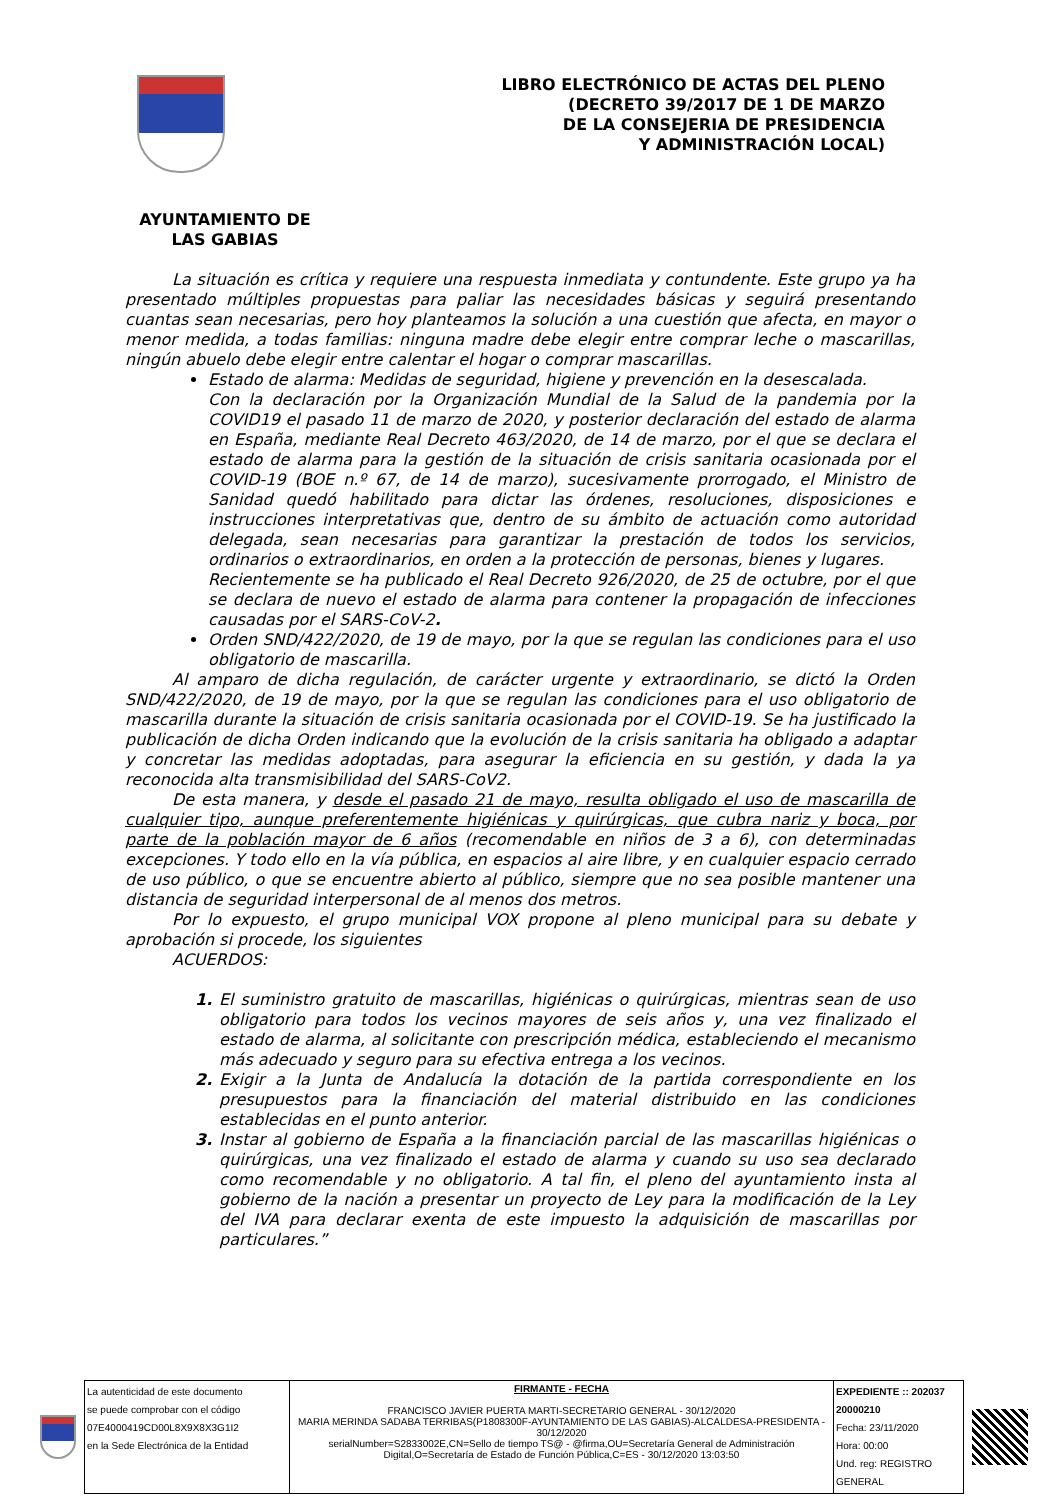LIBRO ELECTRÓNICO DE ACTAS DEL PLENO
(DECRETO 39/2017 DE 1 DE MARZO
DE LA CONSEJERIA DE PRESIDENCIA
Y ADMINISTRACIÓN LOCAL)
AYUNTAMIENTO DE
LAS GABIAS
La situación es crítica y requiere una respuesta inmediata y contundente. Este grupo ya ha presentado múltiples propuestas para paliar las necesidades básicas y seguirá presentando cuantas sean necesarias, pero hoy planteamos la solución a una cuestión que afecta, en mayor o menor medida, a todas familias: ninguna madre debe elegir entre comprar leche o mascarillas, ningún abuelo debe elegir entre calentar el hogar o comprar mascarillas.
Estado de alarma: Medidas de seguridad, higiene y prevención en la desescalada.
Con la declaración por la Organización Mundial de la Salud de la pandemia por la COVID19 el pasado 11 de marzo de 2020, y posterior declaración del estado de alarma en España, mediante Real Decreto 463/2020, de 14 de marzo, por el que se declara el estado de alarma para la gestión de la situación de crisis sanitaria ocasionada por el COVID-19 (BOE n.º 67, de 14 de marzo), sucesivamente prorrogado, el Ministro de Sanidad quedó habilitado para dictar las órdenes, resoluciones, disposiciones e instrucciones interpretativas que, dentro de su ámbito de actuación como autoridad delegada, sean necesarias para garantizar la prestación de todos los servicios, ordinarios o extraordinarios, en orden a la protección de personas, bienes y lugares.
Recientemente se ha publicado el Real Decreto 926/2020, de 25 de octubre, por el que se declara de nuevo el estado de alarma para contener la propagación de infecciones causadas por el SARS-CoV-2.
Orden SND/422/2020, de 19 de mayo, por la que se regulan las condiciones para el uso obligatorio de mascarilla.
Al amparo de dicha regulación, de carácter urgente y extraordinario, se dictó la Orden SND/422/2020, de 19 de mayo, por la que se regulan las condiciones para el uso obligatorio de mascarilla durante la situación de crisis sanitaria ocasionada por el COVID-19. Se ha justificado la publicación de dicha Orden indicando que la evolución de la crisis sanitaria ha obligado a adaptar y concretar las medidas adoptadas, para asegurar la eficiencia en su gestión, y dada la ya reconocida alta transmisibilidad del SARS-CoV2.
De esta manera, y desde el pasado 21 de mayo, resulta obligado el uso de mascarilla de cualquier tipo, aunque preferentemente higiénicas y quirúrgicas, que cubra nariz y boca, por parte de la población mayor de 6 años (recomendable en niños de 3 a 6), con determinadas excepciones. Y todo ello en la vía pública, en espacios al aire libre, y en cualquier espacio cerrado de uso público, o que se encuentre abierto al público, siempre que no sea posible mantener una distancia de seguridad interpersonal de al menos dos metros.
Por lo expuesto, el grupo municipal VOX propone al pleno municipal para su debate y aprobación si procede, los siguientes
ACUERDOS:
1. El suministro gratuito de mascarillas, higiénicas o quirúrgicas, mientras sean de uso obligatorio para todos los vecinos mayores de seis años y, una vez finalizado el estado de alarma, al solicitante con prescripción médica, estableciendo el mecanismo más adecuado y seguro para su efectiva entrega a los vecinos.
2. Exigir a la Junta de Andalucía la dotación de la partida correspondiente en los presupuestos para la financiación del material distribuido en las condiciones establecidas en el punto anterior.
3. Instar al gobierno de España a la financiación parcial de las mascarillas higiénicas o quirúrgicas, una vez finalizado el estado de alarma y cuando su uso sea declarado como recomendable y no obligatorio. A tal fin, el pleno del ayuntamiento insta al gobierno de la nación a presentar un proyecto de Ley para la modificación de la Ley del IVA para declarar exenta de este impuesto la adquisición de mascarillas por particulares.”
| La autenticidad de este documento se puede comprobar con el código 07E4000419CD00L8X9X8X3G1I2 en la Sede Electrónica de la Entidad | FIRMANTE - FECHA FRANCISCO JAVIER PUERTA MARTI-SECRETARIO GENERAL - 30/12/2020 MARIA MERINDA SADABA TERRIBAS(P1808300F-AYUNTAMIENTO DE LAS GABIAS)-ALCALDESA-PRESIDENTA - 30/12/2020 serialNumber=S2833002E,CN=Sello de tiempo TS@ - @firma,OU=Secretaría General de Administración Digital,O=Secretaría de Estado de Función Pública,C=ES - 30/12/2020 13:03:50 | EXPEDIENTE :: 202037 20000210 Fecha: 23/11/2020 Hora: 00:00 Und. reg: REGISTRO GENERAL |